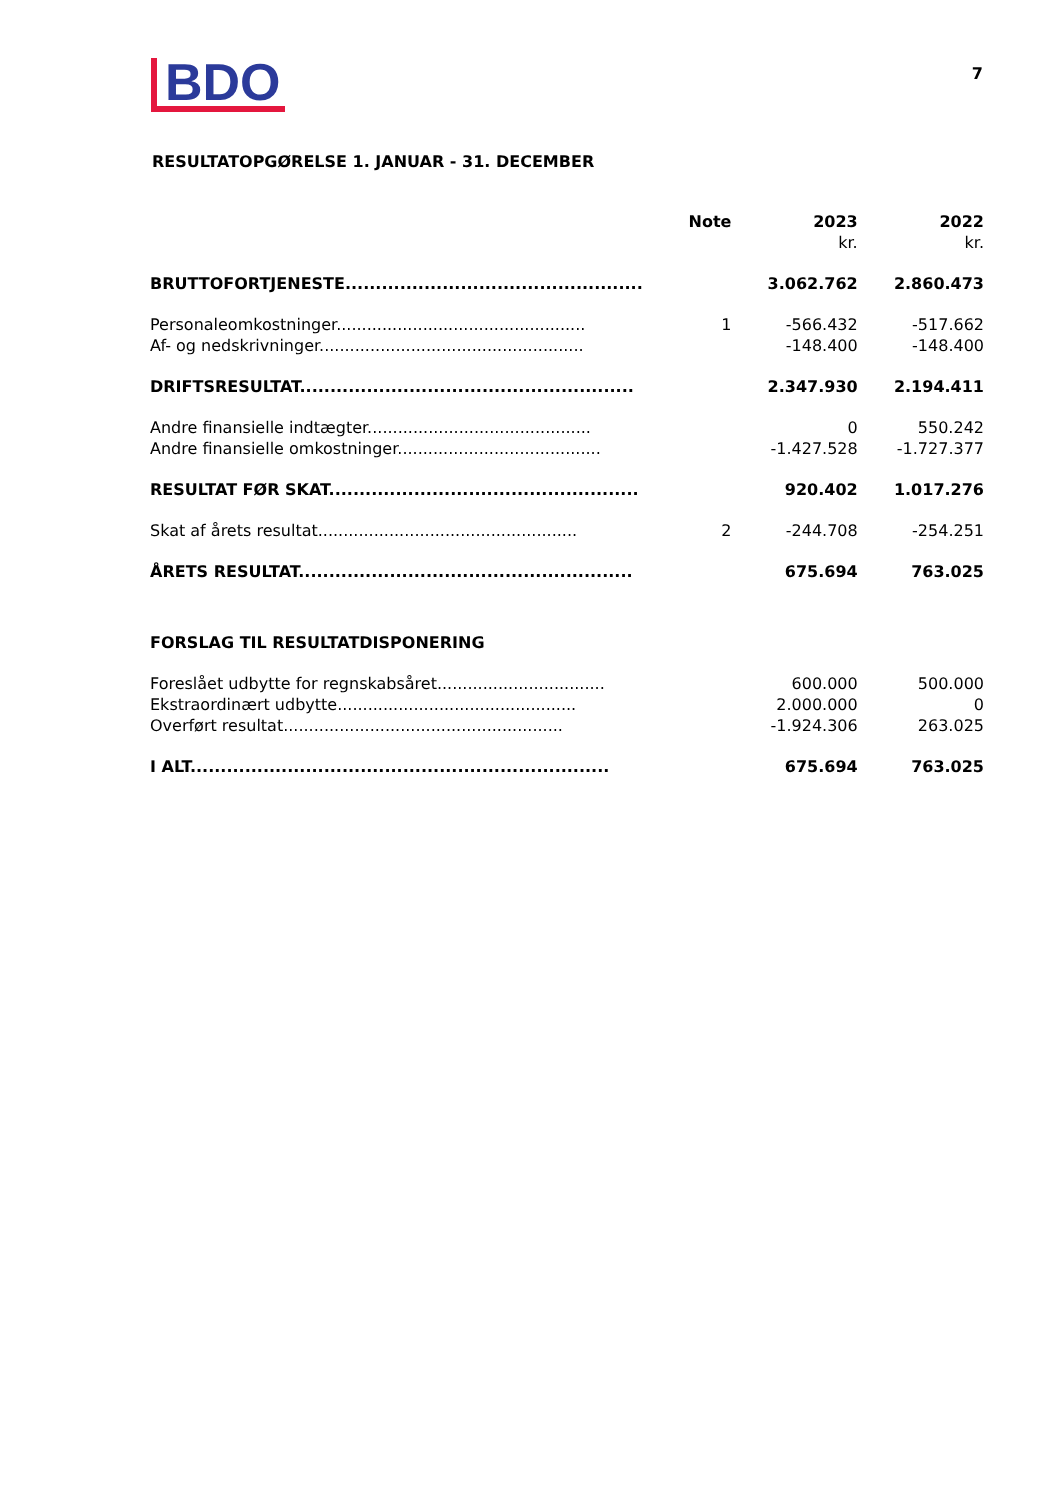BDO
7
RESULTATOPGØRELSE 1. JANUAR - 31. DECEMBER
| | Note | 2023 kr. | 2022 kr. |
| --- | --- | --- | --- |
| BRUTTOFORTJENESTE................................................. | | 3.062.762 | 2.860.473 |
| Personaleomkostninger................................................. | 1 | -566.432 | -517.662 |
| Af- og nedskrivninger.................................................... | | -148.400 | -148.400 |
| DRIFTSRESULTAT....................................................... | | 2.347.930 | 2.194.411 |
| Andre finansielle indtægter............................................ | | 0 | 550.242 |
| Andre finansielle omkostninger........................................ | | -1.427.528 | -1.727.377 |
| RESULTAT FØR SKAT................................................... | | 920.402 | 1.017.276 |
| Skat af årets resultat................................................... | 2 | -244.708 | -254.251 |
| ÅRETS RESULTAT....................................................... | | 675.694 | 763.025 |
| FORSLAG TIL RESULTATDISPONERING | | | |
| Foreslået udbytte for regnskabsåret................................. | | 600.000 | 500.000 |
| Ekstraordinært udbytte............................................... | | 2.000.000 | 0 |
| Overført resultat....................................................... | | -1.924.306 | 263.025 |
| I ALT..................................................................... | | 675.694 | 763.025 |